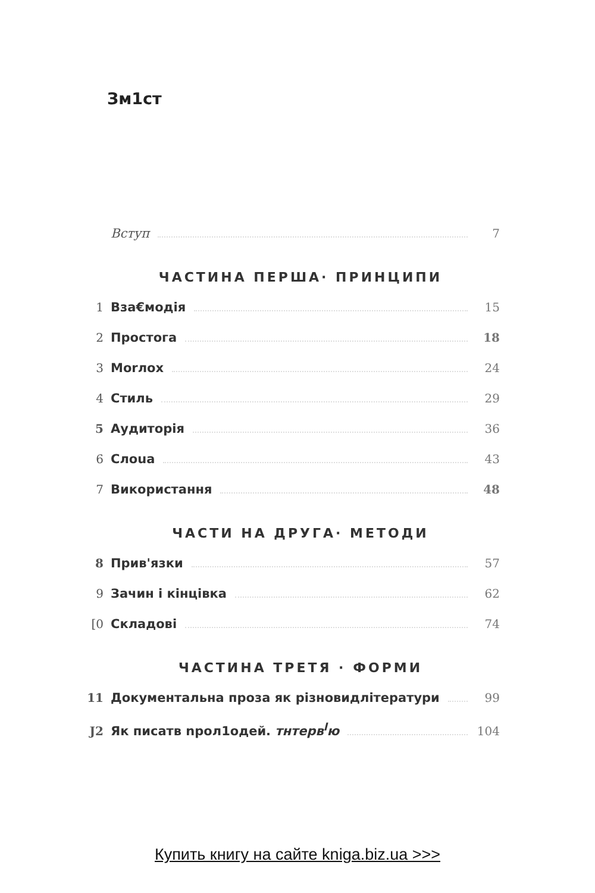Зм1ст
Вступ 7
ЧАСТИНА ПЕРША· ПРИНЦИПИ
1 Вза€модія 15
2 Простога 18
3 Morлox 24
4 Стиль 29
5 Аудиторія 36
6 Слоua 43
7 Використання 48
ЧАСТИ НА ДРУГА· МЕТОДИ
8 Прив'язки 57
9 Зачин і кінцівка 62
[0 Складові 74
ЧАСТИНА ТРЕТЯ · ФОРМИ
11 Документальна проза як різновидлітератури 99
J2 Як писатв npoл1одей. тнтерв<sup>l</sup>ю 104
Купить книгу на сайте kniga.biz.ua >>>